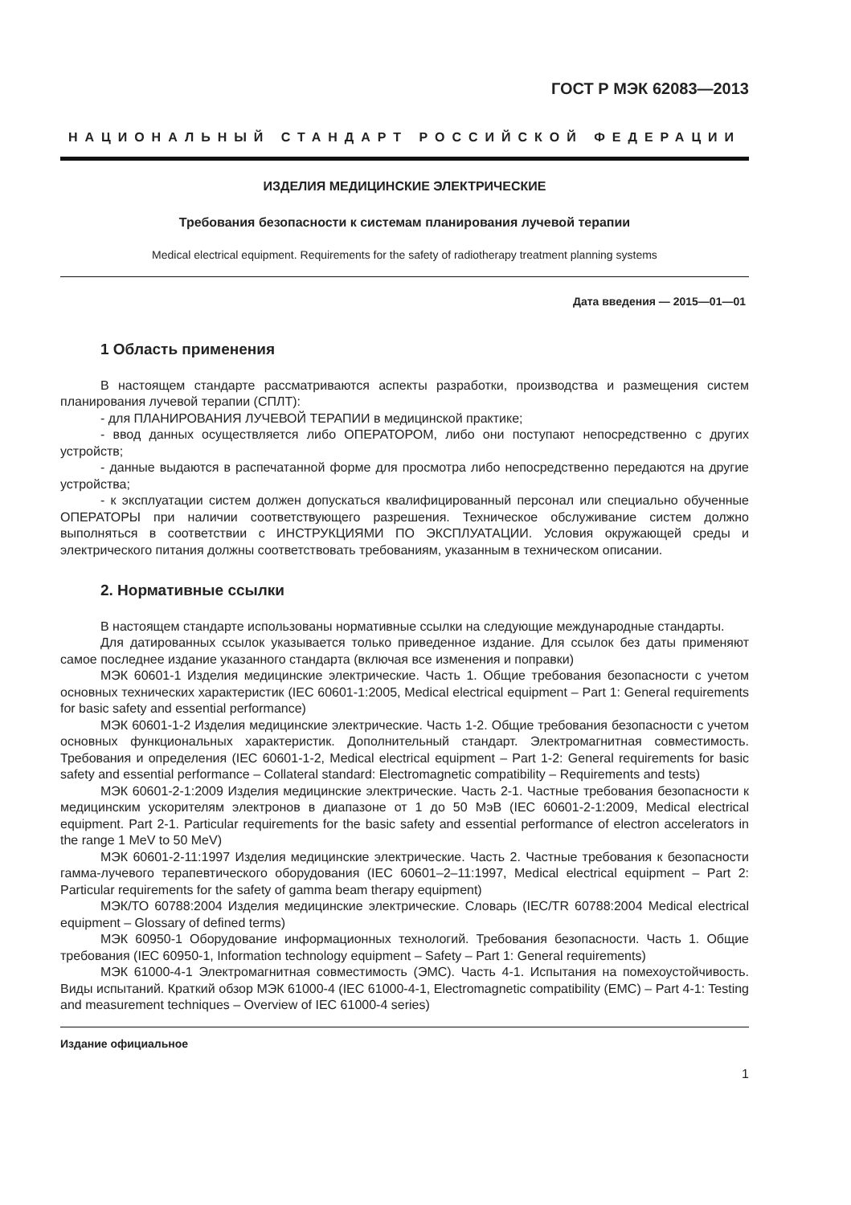ГОСТ Р МЭК 62083—2013
НАЦИОНАЛЬНЫЙ СТАНДАРТ РОССИЙСКОЙ ФЕДЕРАЦИИ
ИЗДЕЛИЯ МЕДИЦИНСКИЕ ЭЛЕКТРИЧЕСКИЕ
Требования безопасности к системам планирования лучевой терапии
Medical electrical equipment. Requirements for the safety of radiotherapy treatment planning systems
Дата введения — 2015—01—01
1 Область применения
В настоящем стандарте рассматриваются аспекты разработки, производства и размещения систем планирования лучевой терапии (СПЛТ):
- для ПЛАНИРОВАНИЯ ЛУЧЕВОЙ ТЕРАПИИ в медицинской практике;
- ввод данных осуществляется либо ОПЕРАТОРОМ, либо они поступают непосредственно с других устройств;
- данные выдаются в распечатанной форме для просмотра либо непосредственно передаются на другие устройства;
- к эксплуатации систем должен допускаться квалифицированный персонал или специально обученные ОПЕРАТОРЫ при наличии соответствующего разрешения. Техническое обслуживание систем должно выполняться в соответствии с ИНСТРУКЦИЯМИ ПО ЭКСПЛУАТАЦИИ. Условия окружающей среды и электрического питания должны соответствовать требованиям, указанным в техническом описании.
2. Нормативные ссылки
В настоящем стандарте использованы нормативные ссылки на следующие международные стандарты.
Для датированных ссылок указывается только приведенное издание. Для ссылок без даты применяют самое последнее издание указанного стандарта (включая все изменения и поправки)
МЭК 60601-1 Изделия медицинские электрические. Часть 1. Общие требования безопасности с учетом основных технических характеристик (IEC 60601-1:2005, Medical electrical equipment – Part 1: General requirements for basic safety and essential performance)
МЭК 60601-1-2 Изделия медицинские электрические. Часть 1-2. Общие требования безопасности с учетом основных функциональных характеристик. Дополнительный стандарт. Электромагнитная совместимость. Требования и определения (IEC 60601-1-2, Medical electrical equipment – Part 1-2: General requirements for basic safety and essential performance – Collateral standard: Electromagnetic compatibility – Requirements and tests)
МЭК 60601-2-1:2009 Изделия медицинские электрические. Часть 2-1. Частные требования безопасности к медицинским ускорителям электронов в диапазоне от 1 до 50 МэВ (IEC 60601-2-1:2009, Medical electrical equipment. Part 2-1. Particular requirements for the basic safety and essential performance of electron accelerators in the range 1 MeV to 50 MeV)
МЭК 60601-2-11:1997 Изделия медицинские электрические. Часть 2. Частные требования к безопасности гамма-лучевого терапевтического оборудования (IEC 60601–2–11:1997, Medical electrical equipment – Part 2: Particular requirements for the safety of gamma beam therapy equipment)
МЭК/ТО 60788:2004 Изделия медицинские электрические. Словарь (IEC/TR 60788:2004 Medical electrical equipment – Glossary of defined terms)
МЭК 60950-1 Оборудование информационных технологий. Требования безопасности. Часть 1. Общие требования (IEC 60950-1, Information technology equipment – Safety – Part 1: General requirements)
МЭК 61000-4-1 Электромагнитная совместимость (ЭМС). Часть 4-1. Испытания на помехоустойчивость. Виды испытаний. Краткий обзор МЭК 61000-4 (IEC 61000-4-1, Electromagnetic compatibility (EMC) – Part 4-1: Testing and measurement techniques – Overview of IEC 61000-4 series)
Издание официальное
1